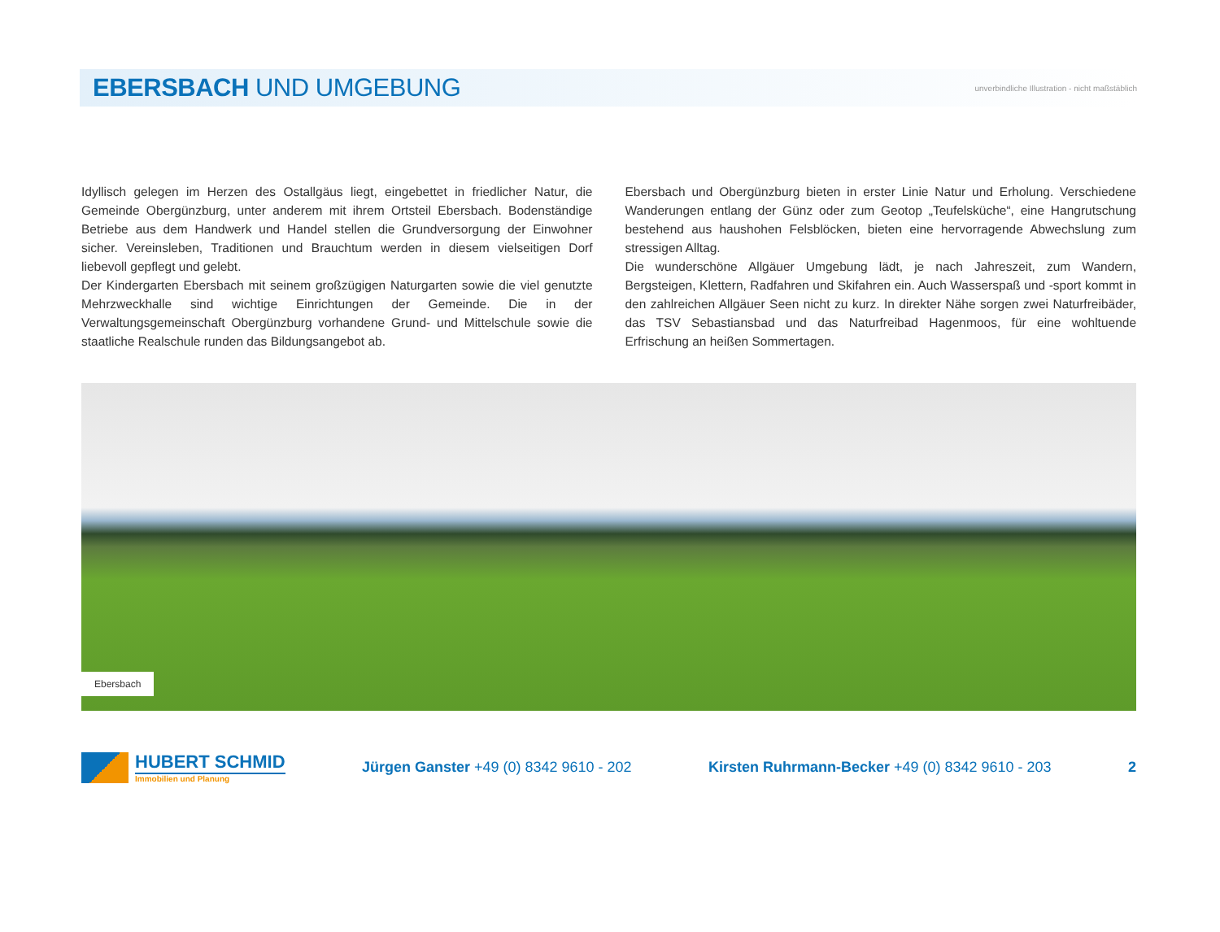EBERSBACH UND UMGEBUNG
unverbindliche Illustration - nicht maßstäblich
Idyllisch gelegen im Herzen des Ostallgäus liegt, eingebettet in friedlicher Natur, die Gemeinde Obergünzburg, unter anderem mit ihrem Ortsteil Ebersbach. Bodenständige Betriebe aus dem Handwerk und Handel stellen die Grundversorgung der Einwohner sicher. Vereinsleben, Traditionen und Brauchtum werden in diesem vielseitigen Dorf liebevoll gepflegt und gelebt.
Der Kindergarten Ebersbach mit seinem großzügigen Naturgarten sowie die viel genutzte Mehrzweckhalle sind wichtige Einrichtungen der Gemeinde. Die in der Verwaltungsgemeinschaft Obergünzburg vorhandene Grund- und Mittelschule sowie die staatliche Realschule runden das Bildungsangebot ab.
Ebersbach und Obergünzburg bieten in erster Linie Natur und Erholung. Verschiedene Wanderungen entlang der Günz oder zum Geotop „Teufelsküche“, eine Hangrutschung bestehend aus haushohen Felsblöcken, bieten eine hervorragende Abwechslung zum stressigen Alltag.
Die wunderschöne Allgäuer Umgebung lädt, je nach Jahreszeit, zum Wandern, Bergsteigen, Klettern, Radfahren und Skifahren ein. Auch Wasserspaß und -sport kommt in den zahlreichen Allgäuer Seen nicht zu kurz. In direkter Nähe sorgen zwei Naturfreibäder, das TSV Sebastiansbad und das Naturfreibad Hagenmoos, für eine wohltuende Erfrischung an heißen Sommertagen.
Ebersbach
HUBERT SCHMID
Immobilien und Planung
Jürgen Ganster +49 (0) 8342 9610 - 202
Kirsten Ruhrmann-Becker +49 (0) 8342 9610 - 203
2